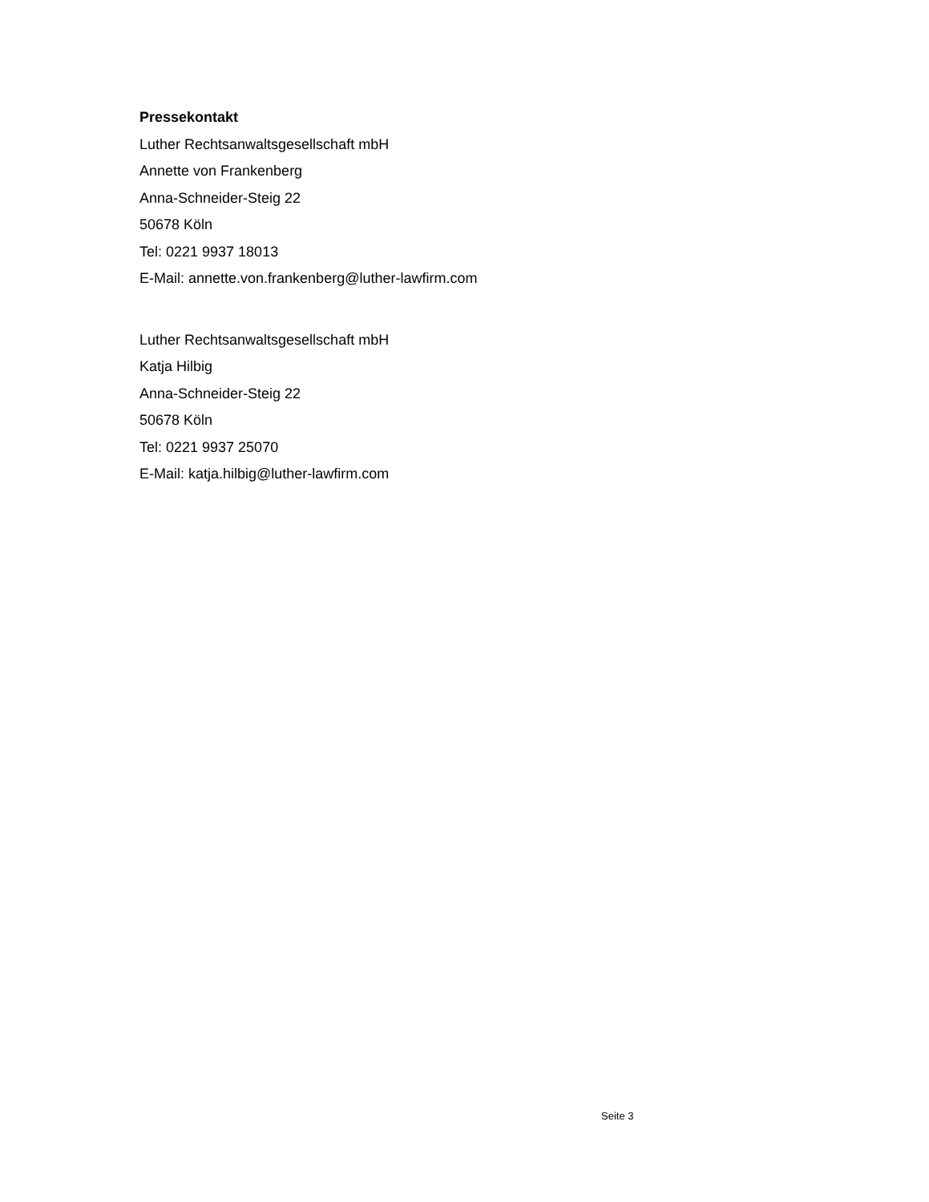Pressekontakt
Luther Rechtsanwaltsgesellschaft mbH
Annette von Frankenberg
Anna-Schneider-Steig 22
50678 Köln
Tel: 0221 9937 18013
E-Mail: annette.von.frankenberg@luther-lawfirm.com
Luther Rechtsanwaltsgesellschaft mbH
Katja Hilbig
Anna-Schneider-Steig 22
50678 Köln
Tel: 0221 9937 25070
E-Mail: katja.hilbig@luther-lawfirm.com
Seite 3